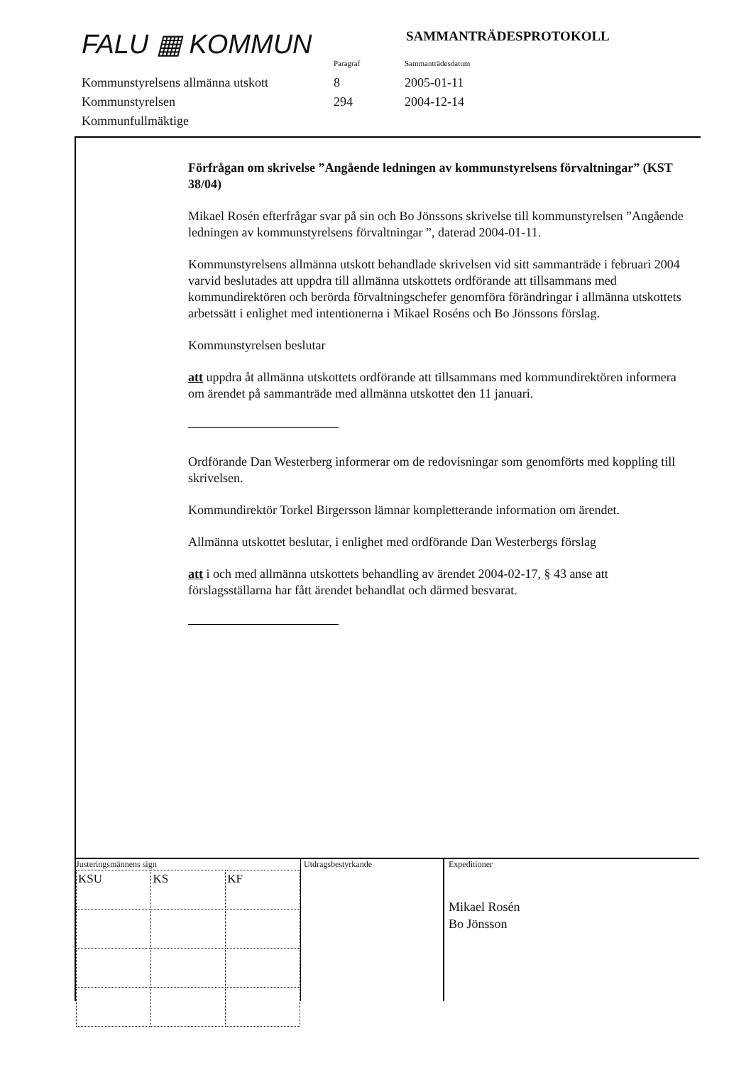FALU ▦ KOMMUN SAMMANTRÄDESPROTOKOLL
Paragraf
Sammanträdesdatum
Kommunstyrelsens allmänna utskott
8
2005-01-11
Kommunstyrelsen
294
2004-12-14
Kommunfullmäktige
Förfrågan om skrivelse ”Angående ledningen av kommunstyrelsens förvaltningar” (KST 38/04)
Mikael Rosén efterfrågar svar på sin och Bo Jönssons skrivelse till kommunstyrelsen ”Angående ledningen av kommunstyrelsens förvaltningar ”, daterad 2004-01-11.
Kommunstyrelsens allmänna utskott behandlade skrivelsen vid sitt sammanträde i februari 2004 varvid beslutades att uppdra till allmänna utskottets ordförande att tillsammans med kommundirektören och berörda förvaltningschefer genomföra förändringar i allmänna utskottets arbetssätt i enlighet med intentionerna i Mikael Roséns och Bo Jönssons förslag.
Kommunstyrelsen beslutar
att uppdra åt allmänna utskottets ordförande att tillsammans med kommundirektören informera om ärendet på sammanträde med allmänna utskottet den 11 januari.
Ordförande Dan Westerberg informerar om de redovisningar som genomförts med koppling till skrivelsen.
Kommundirektör Torkel Birgersson lämnar kompletterande information om ärendet.
Allmänna utskottet beslutar, i enlighet med ordförande Dan Westerbergs förslag
att i och med allmänna utskottets behandling av ärendet 2004-02-17, § 43 anse att förslagsställarna har fått ärendet behandlat och därmed besvarat.
Justeringsmännens sign
| KSU | KS | KF |
Utdragsbestyrkande
Expeditioner
Mikael Rosén
Bo Jönsson